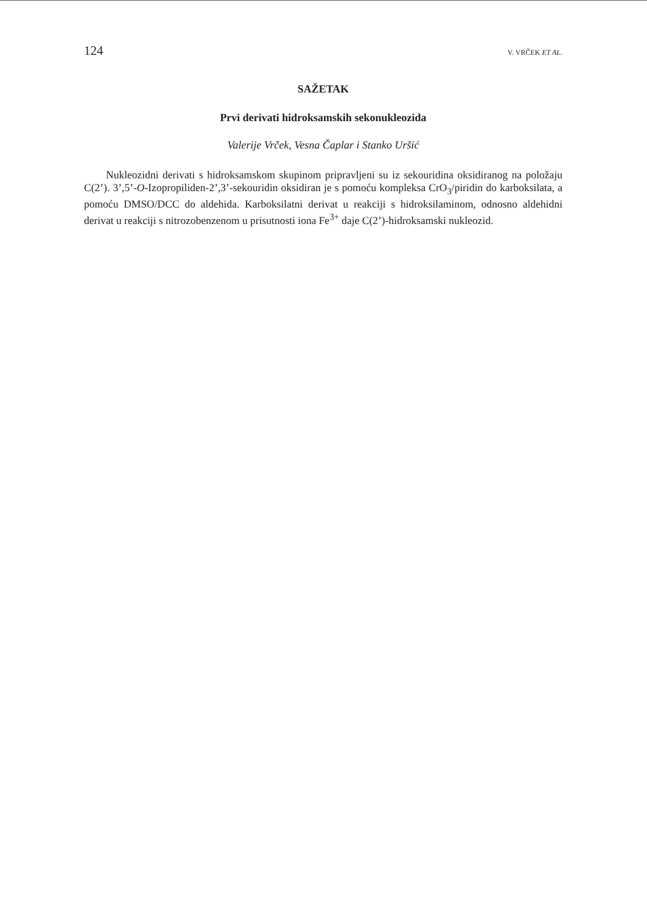124 V. VRČEK ET AL.
SAŽETAK
Prvi derivati hidroksamskih sekonukleozida
Valerije Vrček, Vesna Čaplar i Stanko Uršić
Nukleozidni derivati s hidroksamskom skupinom pripravljeni su iz sekouridina oksidiranog na položaju C(2’). 3’,5’-O-Izopropiliden-2’,3’-sekouridin oksidiran je s pomoću kompleksa CrO<sub>3</sub>/piridin do karboksilata, a pomoću DMSO/DCC do aldehida. Karboksilatni derivat u reakciji s hidroksilaminom, odnosno aldehidni derivat u reakciji s nitrozobenzenom u prisutnosti iona Fe<sup>3+</sup> daje C(2’)-hidroksamski nukleozid.